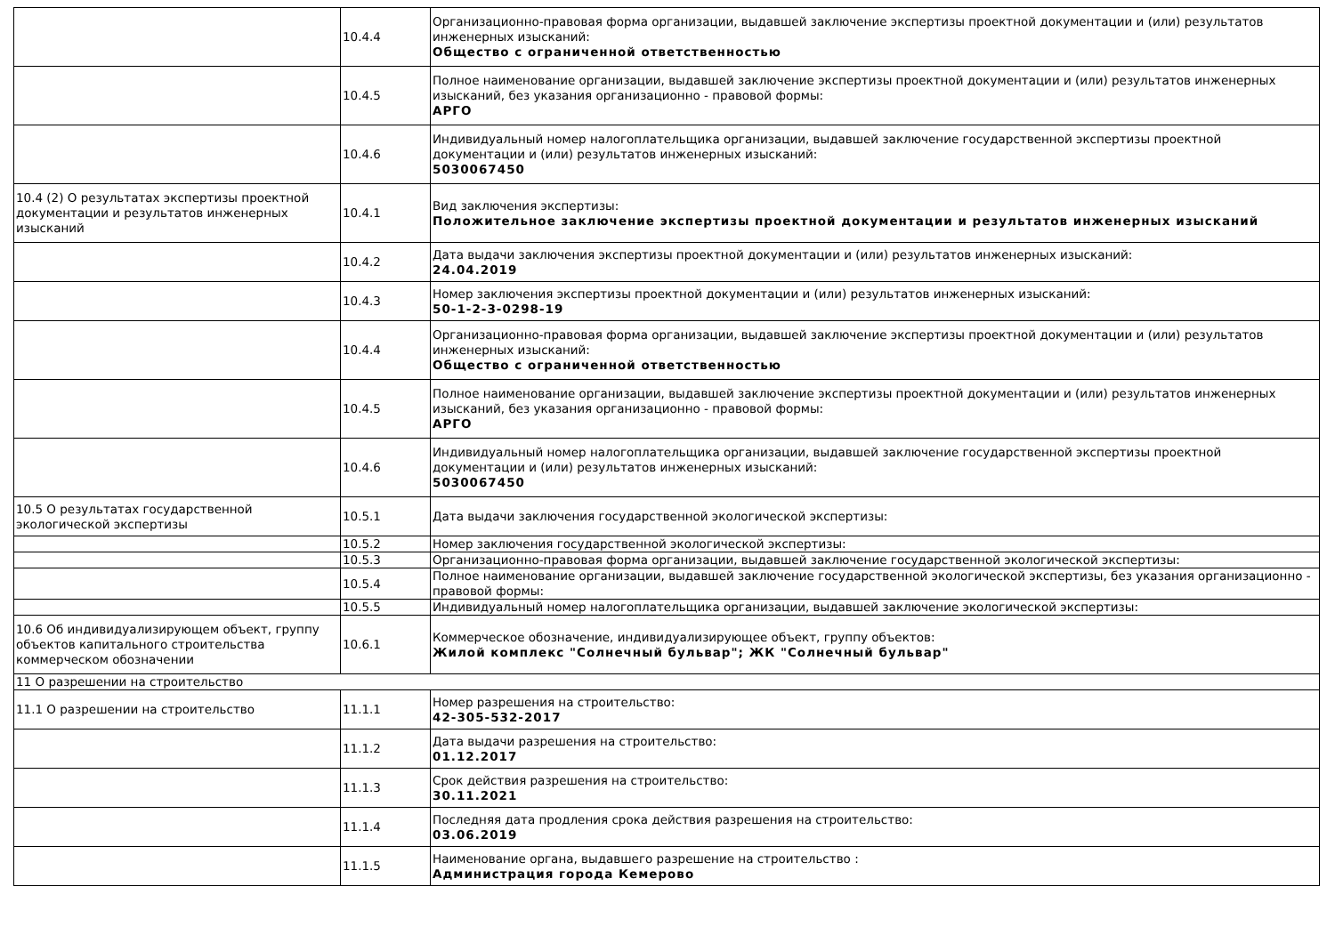| | 10.4.4 | Организационно-правовая форма организации, выдавшей заключение экспертизы проектной документации и (или) результатов инженерных изысканий: Общество с ограниченной ответственностью |
| | 10.4.5 | Полное наименование организации, выдавшей заключение экспертизы проектной документации и (или) результатов инженерных изысканий, без указания организационно - правовой формы: АРГО |
| | 10.4.6 | Индивидуальный номер налогоплательщика организации, выдавшей заключение государственной экспертизы проектной документации и (или) результатов инженерных изысканий: 5030067450 |
| 10.4 (2) О результатах экспертизы проектной документации и результатов инженерных изысканий | 10.4.1 | Вид заключения экспертизы: Положительное заключение экспертизы проектной документации и результатов инженерных изысканий |
| | 10.4.2 | Дата выдачи заключения экспертизы проектной документации и (или) результатов инженерных изысканий: 24.04.2019 |
| | 10.4.3 | Номер заключения экспертизы проектной документации и (или) результатов инженерных изысканий: 50-1-2-3-0298-19 |
| | 10.4.4 | Организационно-правовая форма организации, выдавшей заключение экспертизы проектной документации и (или) результатов инженерных изысканий: Общество с ограниченной ответственностью |
| | 10.4.5 | Полное наименование организации, выдавшей заключение экспертизы проектной документации и (или) результатов инженерных изысканий, без указания организационно - правовой формы: АРГО |
| | 10.4.6 | Индивидуальный номер налогоплательщика организации, выдавшей заключение государственной экспертизы проектной документации и (или) результатов инженерных изысканий: 5030067450 |
| 10.5 О результатах государственной экологической экспертизы | 10.5.1 | Дата выдачи заключения государственной экологической экспертизы: |
| | 10.5.2 | Номер заключения государственной экологической экспертизы: |
| | 10.5.3 | Организационно-правовая форма организации, выдавшей заключение государственной экологической экспертизы: |
| | 10.5.4 | Полное наименование организации, выдавшей заключение государственной экологической экспертизы, без указания организационно - правовой формы: |
| | 10.5.5 | Индивидуальный номер налогоплательщика организации, выдавшей заключение экологической экспертизы: |
| 10.6 Об индивидуализирующем объект, группу объектов капитального строительства коммерческом обозначении | 10.6.1 | Коммерческое обозначение, индивидуализирующее объект, группу объектов: Жилой комплекс "Солнечный бульвар"; ЖК "Солнечный бульвар" |
| 11 О разрешении на строительство | | |
| 11.1 О разрешении на строительство | 11.1.1 | Номер разрешения на строительство: 42-305-532-2017 |
| | 11.1.2 | Дата выдачи разрешения на строительство: 01.12.2017 |
| | 11.1.3 | Срок действия разрешения на строительство: 30.11.2021 |
| | 11.1.4 | Последняя дата продления срока действия разрешения на строительство: 03.06.2019 |
| | 11.1.5 | Наименование органа, выдавшего разрешение на строительство : Администрация города Кемерово |